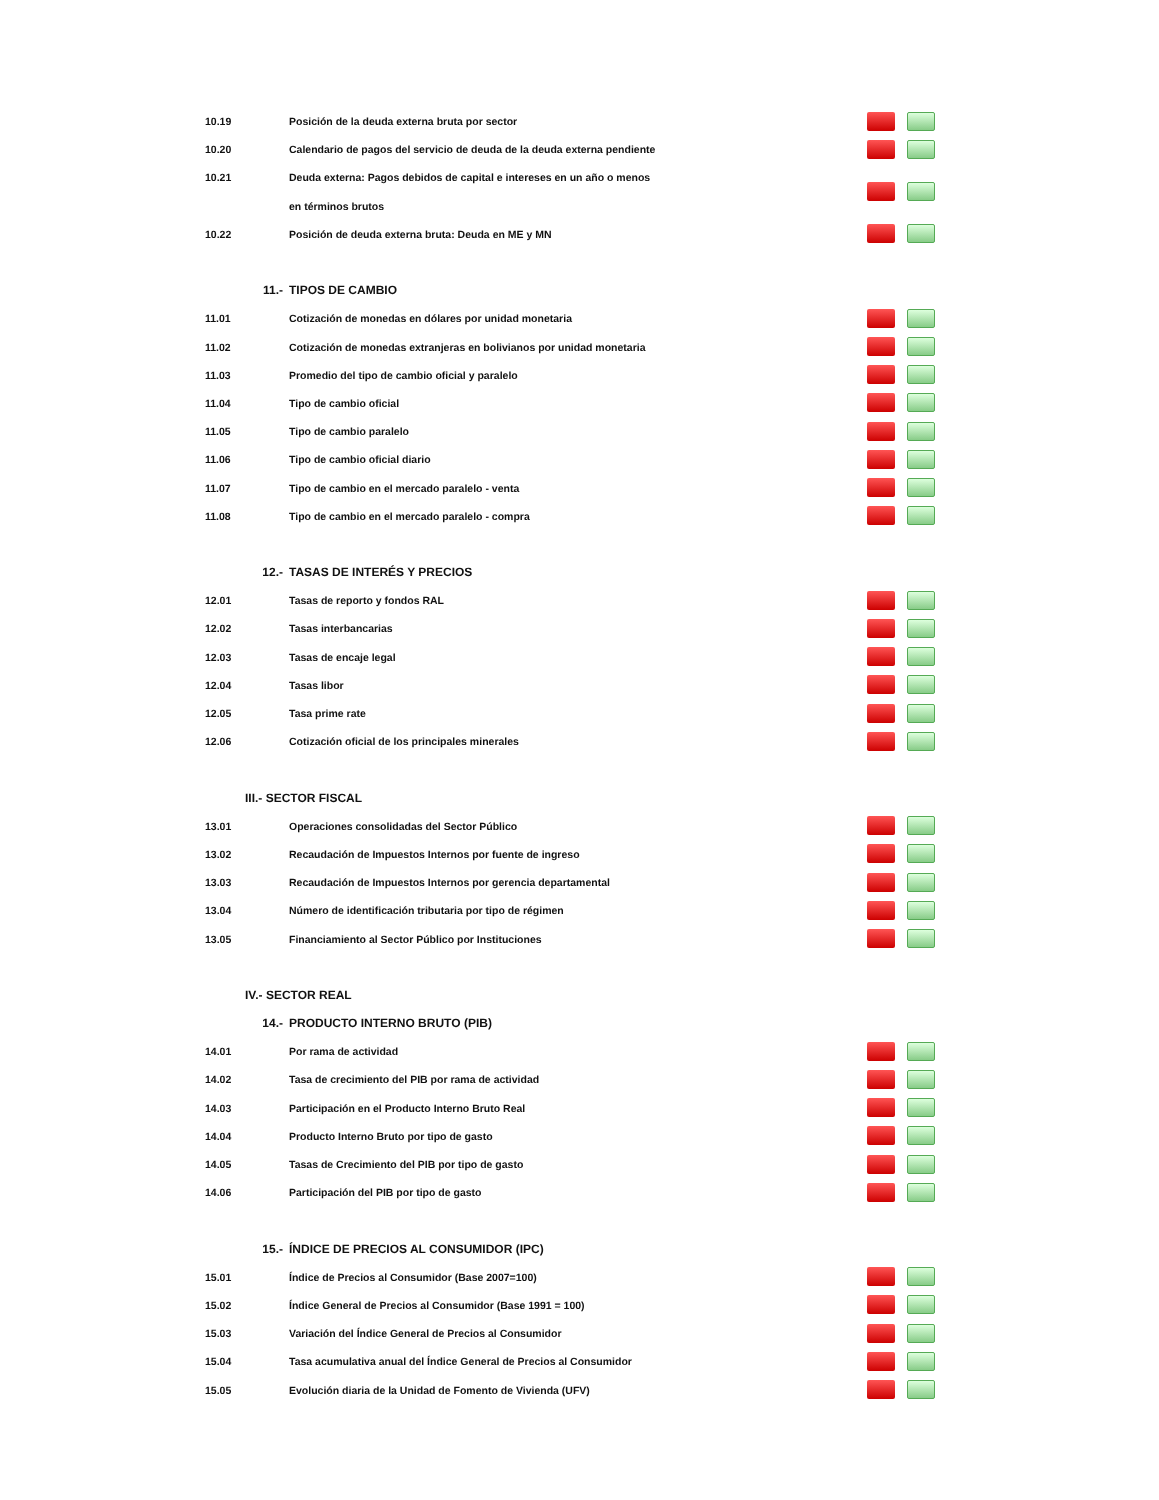| 10.19 | Posición de la deuda externa bruta por sector | |
| 10.20 | Calendario de pagos del servicio de deuda de la deuda externa pendiente | |
| 10.21 | Deuda externa: Pagos debidos de capital e intereses en un año o menos | |
| | en términos brutos | |
| 10.22 | Posición de deuda externa bruta: Deuda en ME y MN | |
| 11.- | TIPOS DE CAMBIO | |
| 11.01 | Cotización de monedas en dólares por unidad monetaria | |
| 11.02 | Cotización de monedas extranjeras en bolivianos por unidad monetaria | |
| 11.03 | Promedio del tipo de cambio oficial y paralelo | |
| 11.04 | Tipo de cambio oficial | |
| 11.05 | Tipo de cambio paralelo | |
| 11.06 | Tipo de cambio oficial diario | |
| 11.07 | Tipo de cambio en el mercado paralelo - venta | |
| 11.08 | Tipo de cambio en el mercado paralelo - compra | |
| 12.- | TASAS DE INTERÉS Y PRECIOS | |
| 12.01 | Tasas de reporto y fondos RAL | |
| 12.02 | Tasas interbancarias | |
| 12.03 | Tasas de encaje legal | |
| 12.04 | Tasas libor | |
| 12.05 | Tasa prime rate | |
| 12.06 | Cotización oficial de los principales minerales | |
| III.- SECTOR FISCAL | | |
| 13.01 | Operaciones consolidadas del Sector Público | |
| 13.02 | Recaudación de Impuestos Internos por fuente de ingreso | |
| 13.03 | Recaudación de Impuestos Internos por gerencia departamental | |
| 13.04 | Número de identificación tributaria por tipo de régimen | |
| 13.05 | Financiamiento al Sector Público por Instituciones | |
| IV.- SECTOR REAL | | |
| 14.- | PRODUCTO INTERNO BRUTO (PIB) | |
| 14.01 | Por rama de actividad | |
| 14.02 | Tasa de crecimiento del PIB por rama de actividad | |
| 14.03 | Participación en el Producto Interno Bruto Real | |
| 14.04 | Producto Interno Bruto por tipo de gasto | |
| 14.05 | Tasas de Crecimiento del PIB por tipo de gasto | |
| 14.06 | Participación del PIB por tipo de gasto | |
| 15.- | ÍNDICE DE PRECIOS AL CONSUMIDOR (IPC) | |
| 15.01 | Índice de Precios al Consumidor (Base 2007=100) | |
| 15.02 | Índice General de Precios al Consumidor (Base 1991 = 100) | |
| 15.03 | Variación del Índice General de Precios al Consumidor | |
| 15.04 | Tasa acumulativa anual del Índice General de Precios al Consumidor | |
| 15.05 | Evolución diaria de la Unidad de Fomento de Vivienda (UFV) | |